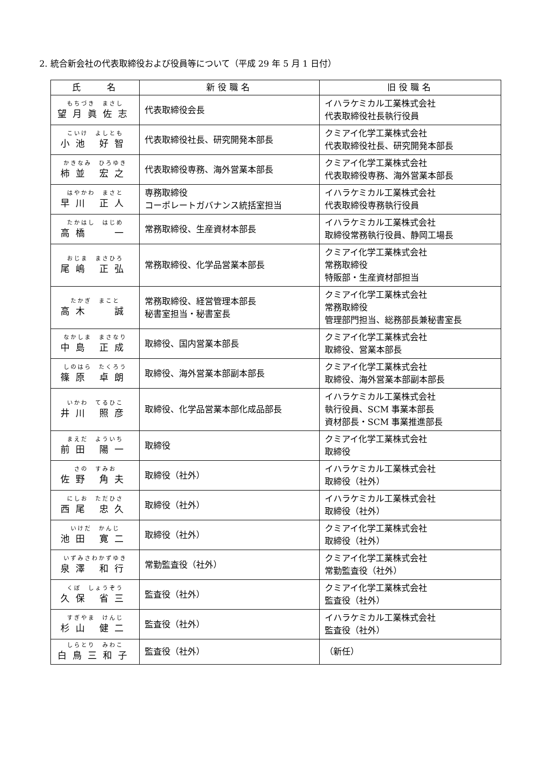2. 統合新会社の代表取締役および役員等について（平成 29 年 5 月 1 日付）
| 氏 名 | 新役職名 | 旧役職名 |
| --- | --- | --- |
| もちづき まさし 望月眞佐志 | 代表取締役会長 | イハラケミカル工業株式会社 代表取締役社長執行役員 |
| こいけ よしとも 小池 好智 | 代表取締役社長、研究開発本部長 | クミアイ化学工業株式会社 代表取締役社長、研究開発本部長 |
| かきなみ ひろゆき 柿並 宏之 | 代表取締役専務、海外営業本部長 | クミアイ化学工業株式会社 代表取締役専務、海外営業本部長 |
| はやかわ まさと 早川 正人 | 専務取締役 コーポレートガバナンス統括室担当 | イハラケミカル工業株式会社 代表取締役専務執行役員 |
| たかはし はじめ 高橋 一 | 常務取締役、生産資材本部長 | イハラケミカル工業株式会社 取締役常務執行役員、静岡工場長 |
| おじま まさひろ 尾嶋 正弘 | 常務取締役、化学品営業本部長 | クミアイ化学工業株式会社 常務取締役 特販部・生産資材部担当 |
| たかぎ まこと 高木 誠 | 常務取締役、経営管理本部長 秘書室担当・秘書室長 | クミアイ化学工業株式会社 常務取締役 管理部門担当、総務部長兼秘書室長 |
| なかしま まさなり 中島 正成 | 取締役、国内営業本部長 | クミアイ化学工業株式会社 取締役、営業本部長 |
| しのはら たくろう 篠原 卓朗 | 取締役、海外営業本部副本部長 | クミアイ化学工業株式会社 取締役、海外営業本部副本部長 |
| いかわ てるひこ 井川 照彦 | 取締役、化学品営業本部化成品部長 | イハラケミカル工業株式会社 執行役員、SCM 事業本部長 資材部長・SCM 事業推進部長 |
| まえだ よういち 前田 陽一 | 取締役 | クミアイ化学工業株式会社 取締役 |
| さの すみお 佐野 角夫 | 取締役（社外） | イハラケミカル工業株式会社 取締役（社外） |
| にしお ただひさ 西尾 忠久 | 取締役（社外） | イハラケミカル工業株式会社 取締役（社外） |
| いけだ かんじ 池田 寛二 | 取締役（社外） | クミアイ化学工業株式会社 取締役（社外） |
| いずみさわかずゆき 泉澤 和行 | 常勤監査役（社外） | クミアイ化学工業株式会社 常勤監査役（社外） |
| くぼ しょうぞう 久保 省三 | 監査役（社外） | クミアイ化学工業株式会社 監査役（社外） |
| すぎやま けんじ 杉山 健二 | 監査役（社外） | イハラケミカル工業株式会社 監査役（社外） |
| しらとり みわこ 白鳥三和子 | 監査役（社外） | （新任） |